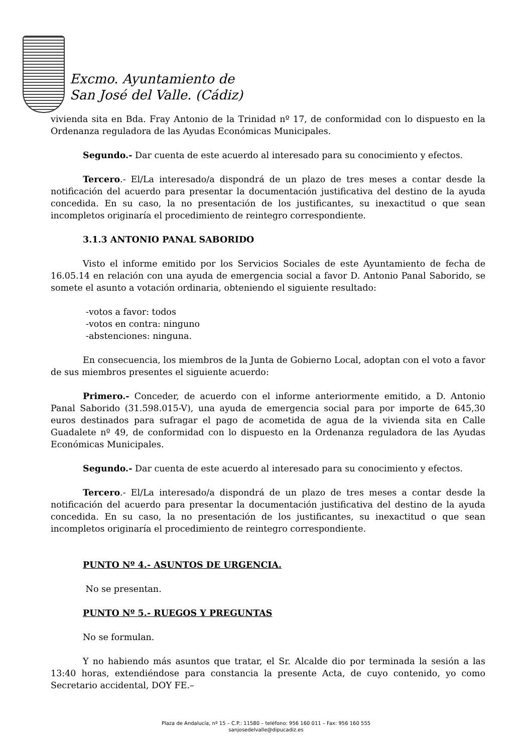Excmo. Ayuntamiento de
San José del Valle. (Cádiz)
vivienda sita en Bda. Fray Antonio de la Trinidad nº 17, de conformidad con lo dispuesto en la Ordenanza reguladora de las Ayudas Económicas Municipales.
Segundo.- Dar cuenta de este acuerdo al interesado para su conocimiento y efectos.
Tercero.- El/La interesado/a dispondrá de un plazo de tres meses a contar desde la notificación del acuerdo para presentar la documentación justificativa del destino de la ayuda concedida. En su caso, la no presentación de los justificantes, su inexactitud o que sean incompletos originaría el procedimiento de reintegro correspondiente.
3.1.3 ANTONIO PANAL SABORIDO
Visto el informe emitido por los Servicios Sociales de este Ayuntamiento de fecha de 16.05.14 en relación con una ayuda de emergencia social a favor D. Antonio Panal Saborido, se somete el asunto a votación ordinaria, obteniendo el siguiente resultado:
-votos a favor: todos
-votos en contra: ninguno
-abstenciones: ninguna.
En consecuencia, los miembros de la Junta de Gobierno Local, adoptan con el voto a favor de sus miembros presentes el siguiente acuerdo:
Primero.- Conceder, de acuerdo con el informe anteriormente emitido, a D. Antonio Panal Saborido (31.598.015-V), una ayuda de emergencia social para por importe de 645,30 euros destinados para sufragar el pago de acometida de agua de la vivienda sita en Calle Guadalete nº 49, de conformidad con lo dispuesto en la Ordenanza reguladora de las Ayudas Económicas Municipales.
Segundo.- Dar cuenta de este acuerdo al interesado para su conocimiento y efectos.
Tercero.- El/La interesado/a dispondrá de un plazo de tres meses a contar desde la notificación del acuerdo para presentar la documentación justificativa del destino de la ayuda concedida. En su caso, la no presentación de los justificantes, su inexactitud o que sean incompletos originaría el procedimiento de reintegro correspondiente.
PUNTO Nº 4.- ASUNTOS DE URGENCIA.
No se presentan.
PUNTO Nº 5.- RUEGOS Y PREGUNTAS
No se formulan.
Y no habiendo más asuntos que tratar, el Sr. Alcalde dio por terminada la sesión a las 13:40 horas, extendiéndose para constancia la presente Acta, de cuyo contenido, yo como Secretario accidental, DOY FE.–
Plaza de Andalucía, nº 15 – C.P.: 11580 – teléfono: 956 160 011 – Fax: 956 160 555
sanjosedelvalle@dipucadiz.es